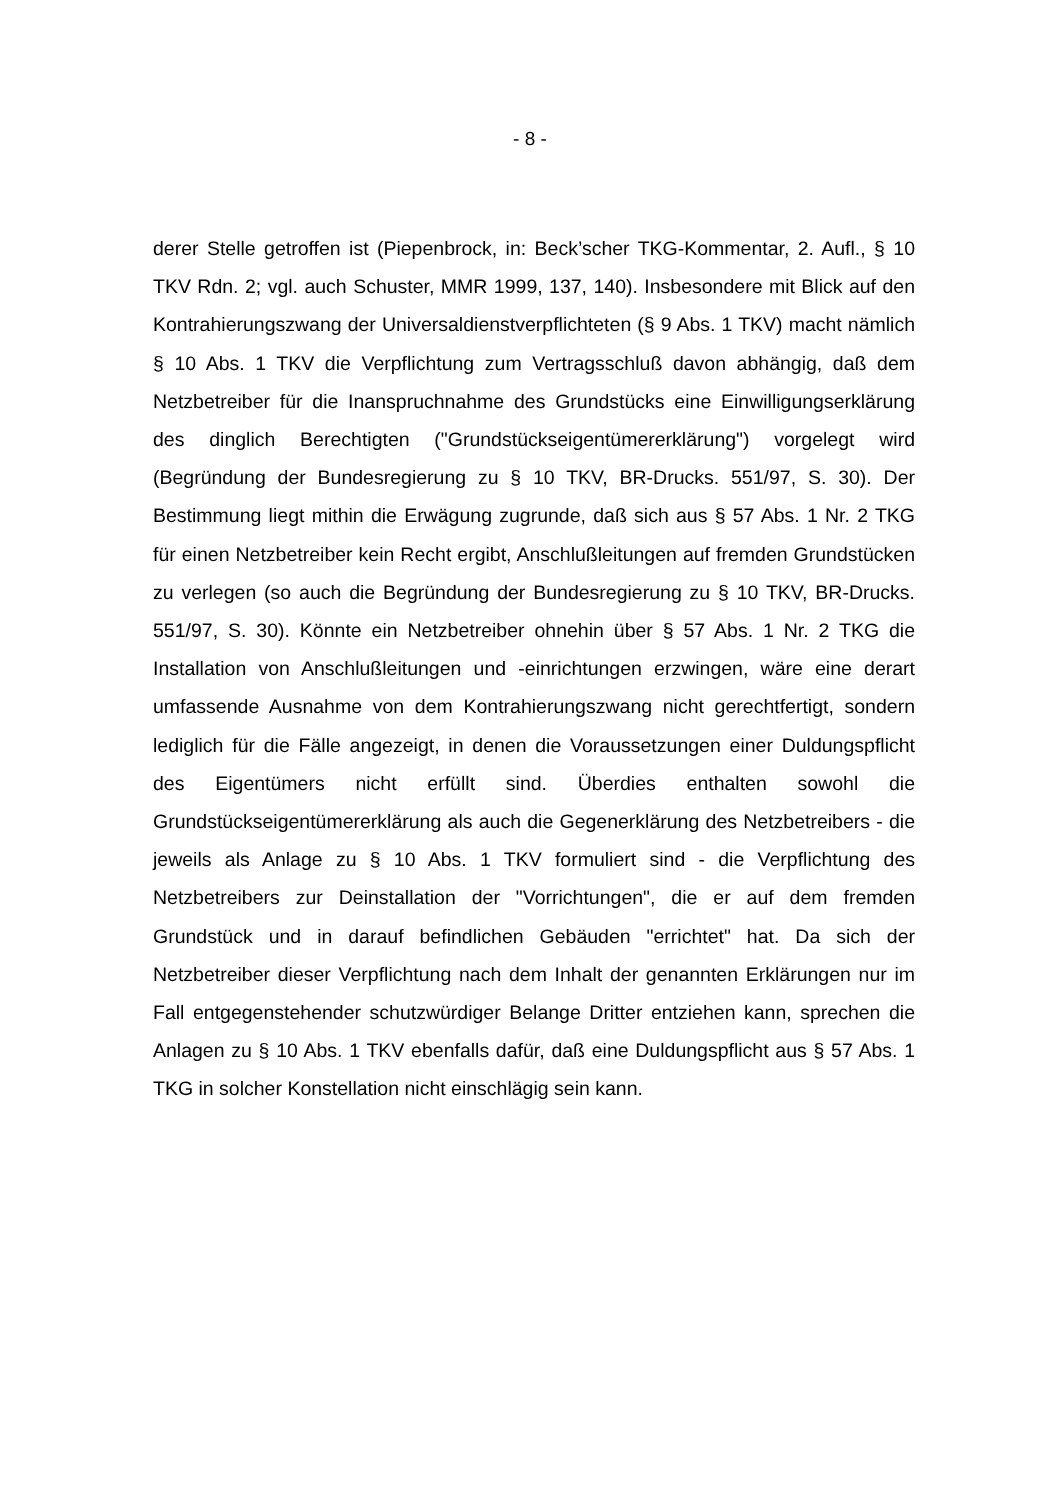- 8 -
derer Stelle getroffen ist (Piepenbrock, in: Beck’scher TKG-Kommentar, 2. Aufl., § 10 TKV Rdn. 2; vgl. auch Schuster, MMR 1999, 137, 140). Insbesondere mit Blick auf den Kontrahierungszwang der Universaldienstverpflichteten (§ 9 Abs. 1 TKV) macht nämlich § 10 Abs. 1 TKV die Verpflichtung zum Vertragsschluß davon abhängig, daß dem Netzbetreiber für die Inanspruchnahme des Grundstücks eine Einwilligungserklärung des dinglich Berechtigten ("Grundstückseigentümererklärung") vorgelegt wird (Begründung der Bundesregierung zu § 10 TKV, BR-Drucks. 551/97, S. 30). Der Bestimmung liegt mithin die Erwägung zugrunde, daß sich aus § 57 Abs. 1 Nr. 2 TKG für einen Netzbetreiber kein Recht ergibt, Anschlußleitungen auf fremden Grundstücken zu verlegen (so auch die Begründung der Bundesregierung zu § 10 TKV, BR-Drucks. 551/97, S. 30). Könnte ein Netzbetreiber ohnehin über § 57 Abs. 1 Nr. 2 TKG die Installation von Anschlußleitungen und -einrichtungen erzwingen, wäre eine derart umfassende Ausnahme von dem Kontrahierungszwang nicht gerechtfertigt, sondern lediglich für die Fälle angezeigt, in denen die Voraussetzungen einer Duldungspflicht des Eigentümers nicht erfüllt sind. Überdies enthalten sowohl die Grundstückseigentümererklärung als auch die Gegenerklärung des Netzbetreibers - die jeweils als Anlage zu § 10 Abs. 1 TKV formuliert sind - die Verpflichtung des Netzbetreibers zur Deinstallation der "Vorrichtungen", die er auf dem fremden Grundstück und in darauf befindlichen Gebäuden "errichtet" hat. Da sich der Netzbetreiber dieser Verpflichtung nach dem Inhalt der genannten Erklärungen nur im Fall entgegenstehender schutzwürdiger Belange Dritter entziehen kann, sprechen die Anlagen zu § 10 Abs. 1 TKV ebenfalls dafür, daß eine Duldungspflicht aus § 57 Abs. 1 TKG in solcher Konstellation nicht einschlägig sein kann.